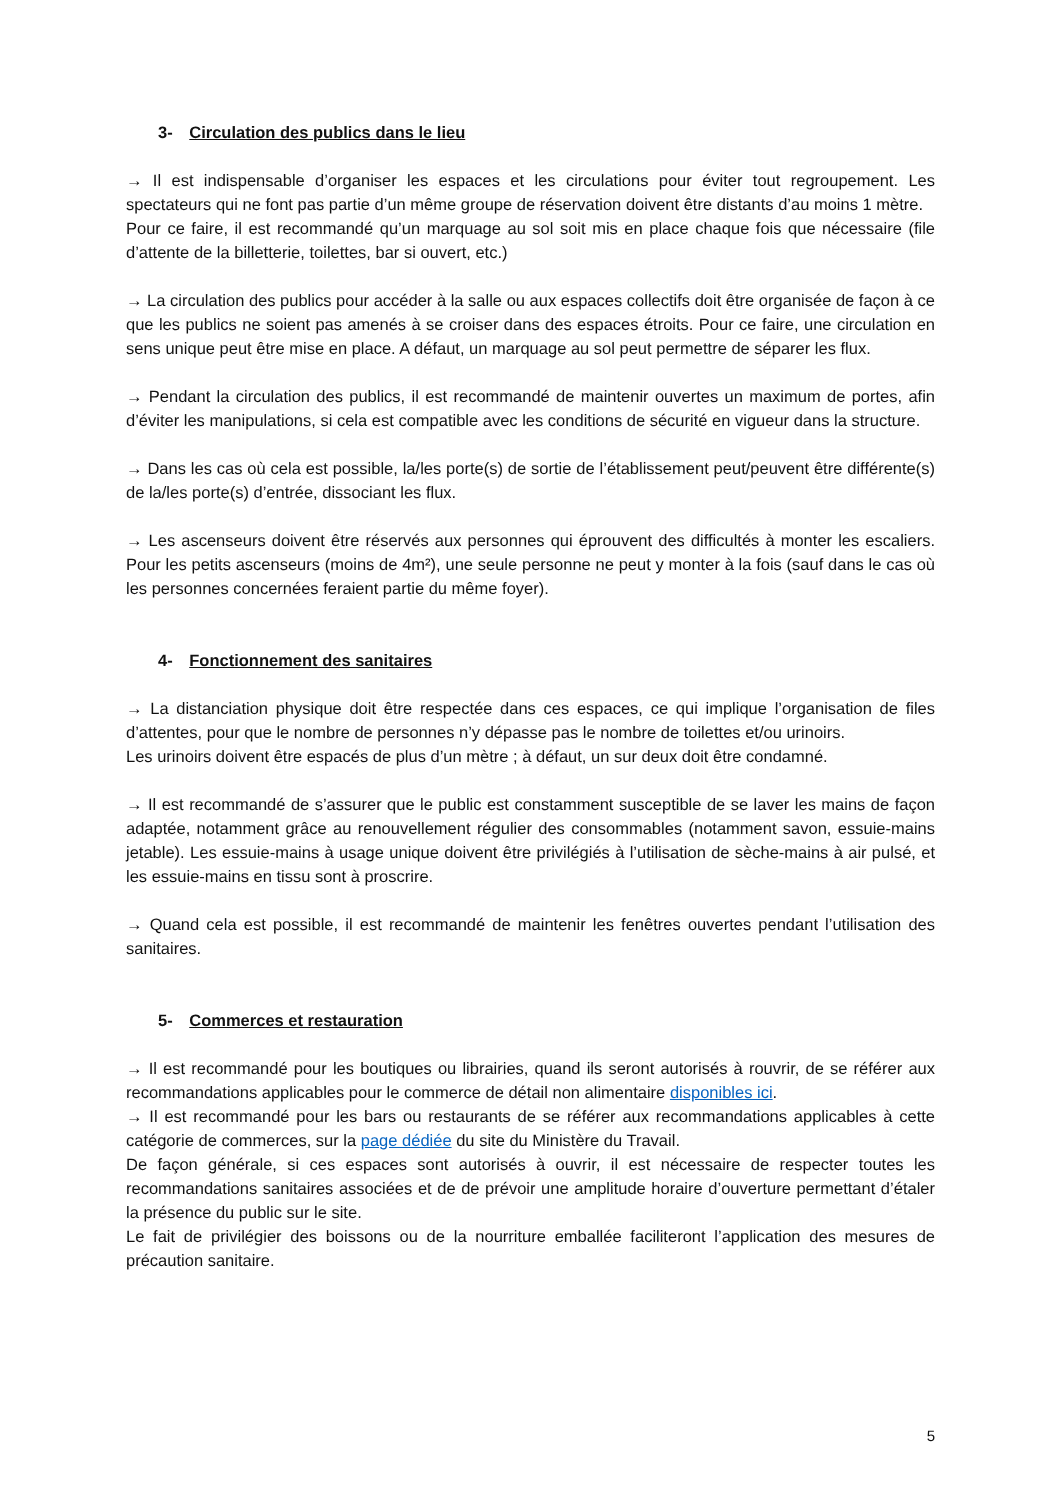3- Circulation des publics dans le lieu
→ Il est indispensable d’organiser les espaces et les circulations pour éviter tout regroupement. Les spectateurs qui ne font pas partie d’un même groupe de réservation doivent être distants d’au moins 1 mètre.
Pour ce faire, il est recommandé qu’un marquage au sol soit mis en place chaque fois que nécessaire (file d’attente de la billetterie, toilettes, bar si ouvert, etc.)
→ La circulation des publics pour accéder à la salle ou aux espaces collectifs doit être organisée de façon à ce que les publics ne soient pas amenés à se croiser dans des espaces étroits. Pour ce faire, une circulation en sens unique peut être mise en place. A défaut, un marquage au sol peut permettre de séparer les flux.
→ Pendant la circulation des publics, il est recommandé de maintenir ouvertes un maximum de portes, afin d’éviter les manipulations, si cela est compatible avec les conditions de sécurité en vigueur dans la structure.
→ Dans les cas où cela est possible, la/les porte(s) de sortie de l’établissement peut/peuvent être différente(s) de la/les porte(s) d’entrée, dissociant les flux.
→ Les ascenseurs doivent être réservés aux personnes qui éprouvent des difficultés à monter les escaliers. Pour les petits ascenseurs (moins de 4m²), une seule personne ne peut y monter à la fois (sauf dans le cas où les personnes concernées feraient partie du même foyer).
4- Fonctionnement des sanitaires
→ La distanciation physique doit être respectée dans ces espaces, ce qui implique l’organisation de files d’attentes, pour que le nombre de personnes n’y dépasse pas le nombre de toilettes et/ou urinoirs.
Les urinoirs doivent être espacés de plus d’un mètre ; à défaut, un sur deux doit être condamné.
→ Il est recommandé de s’assurer que le public est constamment susceptible de se laver les mains de façon adaptée, notamment grâce au renouvellement régulier des consommables (notamment savon, essuie-mains jetable). Les essuie-mains à usage unique doivent être privilégiés à l’utilisation de sèche-mains à air pulsé, et les essuie-mains en tissu sont à proscrire.
→ Quand cela est possible, il est recommandé de maintenir les fenêtres ouvertes pendant l’utilisation des sanitaires.
5- Commerces et restauration
→ Il est recommandé pour les boutiques ou librairies, quand ils seront autorisés à rouvrir, de se référer aux recommandations applicables pour le commerce de détail non alimentaire disponibles ici.
→ Il est recommandé pour les bars ou restaurants de se référer aux recommandations applicables à cette catégorie de commerces, sur la page dédiée du site du Ministère du Travail.
De façon générale, si ces espaces sont autorisés à ouvrir, il est nécessaire de respecter toutes les recommandations sanitaires associées et de de prévoir une amplitude horaire d’ouverture permettant d’étaler la présence du public sur le site.
Le fait de privilégier des boissons ou de la nourriture emballée faciliteront l’application des mesures de précaution sanitaire.
5